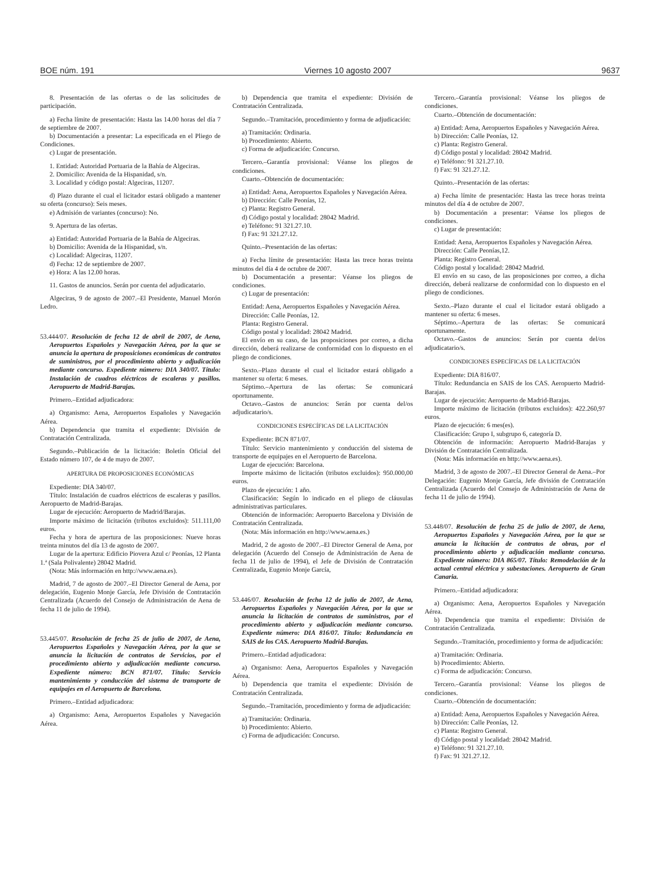BOE núm. 191 Viernes 10 agosto 2007 9637
8. Presentación de las ofertas o de las solicitudes de participación.
a) Fecha límite de presentación: Hasta las 14.00 horas del día 7 de septiembre de 2007.
b) Documentación a presentar: La especificada en el Pliego de Condiciones.
c) Lugar de presentación.
1. Entidad: Autoridad Portuaria de la Bahía de Algeciras.
2. Domicilio: Avenida de la Hispanidad, s/n.
3. Localidad y código postal: Algeciras, 11207.
d) Plazo durante el cual el licitador estará obligado a mantener su oferta (concurso): Seis meses.
e) Admisión de variantes (concurso): No.
9. Apertura de las ofertas.
a) Entidad: Autoridad Portuaria de la Bahía de Algeciras.
b) Domicilio: Avenida de la Hispanidad, s/n.
c) Localidad: Algeciras, 11207.
d) Fecha: 12 de septiembre de 2007.
e) Hora: A las 12.00 horas.
11. Gastos de anuncios. Serán por cuenta del adjudicatario.
Algeciras, 9 de agosto de 2007.–El Presidente, Manuel Morón Ledro.
53.444/07. Resolución de fecha 12 de abril de 2007, de Aena, Aeropuertos Españoles y Navegación Aérea, por la que se anuncia la apertura de proposiciones económicas de contratos de suministros, por el procedimiento abierto y adjudicación mediante concurso. Expediente número: DIA 340/07. Título: Instalación de cuadros eléctricos de escaleras y pasillos. Aeropuerto de Madrid-Barajas.
Primero.–Entidad adjudicadora:
a) Organismo: Aena, Aeropuertos Españoles y Navegación Aérea.
b) Dependencia que tramita el expediente: División de Contratación Centralizada.
Segundo.–Publicación de la licitación: Boletín Oficial del Estado número 107, de 4 de mayo de 2007.
APERTURA DE PROPOSICIONES ECONÓMICAS
Expediente: DIA 340/07.
Título: Instalación de cuadros eléctricos de escaleras y pasillos. Aeropuerto de Madrid-Barajas.
Lugar de ejecución: Aeropuerto de Madrid/Barajas.
Importe máximo de licitación (tributos excluidos): 511.111,00 euros.
Fecha y hora de apertura de las proposiciones: Nueve horas treinta minutos del día 13 de agosto de 2007.
Lugar de la apertura: Edificio Piovera Azul c/ Peonías, 12 Planta 1.ª (Sala Polivalente) 28042 Madrid.
(Nota: Más información en http://www.aena.es).
Madrid, 7 de agosto de 2007.–El Director General de Aena, por delegación, Eugenio Monje García, Jefe División de Contratación Centralizada (Acuerdo del Consejo de Administración de Aena de fecha 11 de julio de 1994).
53.445/07. Resolución de fecha 25 de julio de 2007, de Aena, Aeropuertos Españoles y Navegación Aérea, por la que se anuncia la licitación de contratos de Servicios, por el procedimiento abierto y adjudicación mediante concurso. Expediente número: BCN 871/07. Título: Servicio mantenimiento y conducción del sistema de transporte de equipajes en el Aeropuerto de Barcelona.
Primero.–Entidad adjudicadora:
a) Organismo: Aena, Aeropuertos Españoles y Navegación Aérea.
b) Dependencia que tramita el expediente: División de Contratación Centralizada.
Segundo.–Tramitación, procedimiento y forma de adjudicación:
a) Tramitación: Ordinaria.
b) Procedimiento: Abierto.
c) Forma de adjudicación: Concurso.
Tercero.–Garantía provisional: Véanse los pliegos de condiciones.
Cuarto.–Obtención de documentación:
a) Entidad: Aena, Aeropuertos Españoles y Navegación Aérea.
b) Dirección: Calle Peonías, 12.
c) Planta: Registro General.
d) Código postal y localidad: 28042 Madrid.
e) Teléfono: 91 321.27.10.
f) Fax: 91 321.27.12.
Quinto.–Presentación de las ofertas:
a) Fecha límite de presentación: Hasta las trece horas treinta minutos del día 4 de octubre de 2007.
b) Documentación a presentar: Véanse los pliegos de condiciones.
c) Lugar de presentación:
Entidad: Aena, Aeropuertos Españoles y Navegación Aérea.
Dirección: Calle Peonías, 12.
Planta: Registro General.
Código postal y localidad: 28042 Madrid.
El envío en su caso, de las proposiciones por correo, a dicha dirección, deberá realizarse de conformidad con lo dispuesto en el pliego de condiciones.
Sexto.–Plazo durante el cual el licitador estará obligado a mantener su oferta: 6 meses.
Séptimo.–Apertura de las ofertas: Se comunicará oportunamente.
Octavo.–Gastos de anuncios: Serán por cuenta del/os adjudicatario/s.
CONDICIONES ESPECÍFICAS DE LA LICITACIÓN
Expediente: BCN 871/07.
Título: Servicio mantenimiento y conducción del sistema de transporte de equipajes en el Aeropuerto de Barcelona.
Lugar de ejecución: Barcelona.
Importe máximo de licitación (tributos excluidos): 950.000,00 euros.
Plazo de ejecución: 1 año.
Clasificación: Según lo indicado en el pliego de cláusulas administrativas particulares.
Obtención de información: Aeropuerto Barcelona y División de Contratación Centralizada.
(Nota: Más información en http://www.aena.es.)
Madrid, 2 de agosto de 2007.–El Director General de Aena, por delegación (Acuerdo del Consejo de Administración de Aena de fecha 11 de julio de 1994), el Jefe de División de Contratación Centralizada, Eugenio Monje García,
53.446/07. Resolución de fecha 12 de julio de 2007, de Aena, Aeropuertos Españoles y Navegación Aérea, por la que se anuncia la licitación de contratos de suministros, por el procedimiento abierto y adjudicación mediante concurso. Expediente número: DIA 816/07. Título: Redundancia en SAIS de los CAS. Aeropuerto Madrid-Barajas.
Primero.–Entidad adjudicadora:
a) Organismo: Aena, Aeropuertos Españoles y Navegación Aérea.
b) Dependencia que tramita el expediente: División de Contratación Centralizada.
Segundo.–Tramitación, procedimiento y forma de adjudicación:
a) Tramitación: Ordinaria.
b) Procedimiento: Abierto.
c) Forma de adjudicación: Concurso.
Tercero.–Garantía provisional: Véanse los pliegos de condiciones.
Cuarto.–Obtención de documentación:
a) Entidad: Aena, Aeropuertos Españoles y Navegación Aérea.
b) Dirección: Calle Peonías, 12.
c) Planta: Registro General.
d) Código postal y localidad: 28042 Madrid.
e) Teléfono: 91 321.27.10.
f) Fax: 91 321.27.12.
Quinto.–Presentación de las ofertas:
a) Fecha límite de presentación: Hasta las trece horas treinta minutos del día 4 de octubre de 2007.
b) Documentación a presentar: Véanse los pliegos de condiciones.
c) Lugar de presentación:
Entidad: Aena, Aeropuertos Españoles y Navegación Aérea.
Dirección: Calle Peonías,12.
Planta: Registro General.
Código postal y localidad: 28042 Madrid.
El envío en su caso, de las proposiciones por correo, a dicha dirección, deberá realizarse de conformidad con lo dispuesto en el pliego de condiciones.
Sexto.–Plazo durante el cual el licitador estará obligado a mantener su oferta: 6 meses.
Séptimo.–Apertura de las ofertas: Se comunicará oportunamente.
Octavo.–Gastos de anuncios: Serán por cuenta del/os adjudicatario/s.
CONDICIONES ESPECÍFICAS DE LA LICITACIÓN
Expediente: DIA 816/07.
Título: Redundancia en SAIS de los CAS. Aeropuerto Madrid-Barajas.
Lugar de ejecución: Aeropuerto de Madrid-Barajas.
Importe máximo de licitación (tributos excluidos): 422.260,97 euros.
Plazo de ejecución: 6 mes(es).
Clasificación: Grupo I, subgrupo 6, categoría D.
Obtención de información: Aeropuerto Madrid-Barajas y División de Contratación Centralizada.
(Nota: Más información en http://www.aena.es).
Madrid, 3 de agosto de 2007.–El Director General de Aena.–Por Delegación: Eugenio Monje García, Jefe división de Contratación Centralizada (Acuerdo del Consejo de Administración de Aena de fecha 11 de julio de 1994).
53.448/07. Resolución de fecha 25 de julio de 2007, de Aena, Aeropuertos Españoles y Navegación Aérea, por la que se anuncia la licitación de contratos de obras, por el procedimiento abierto y adjudicación mediante concurso. Expediente número: DIA 865/07. Título: Remodelación de la actual central eléctrica y subestaciones. Aeropuerto de Gran Canaria.
Primero.–Entidad adjudicadora:
a) Organismo: Aena, Aeropuertos Españoles y Navegación Aérea.
b) Dependencia que tramita el expediente: División de Contratación Centralizada.
Segundo.–Tramitación, procedimiento y forma de adjudicación:
a) Tramitación: Ordinaria.
b) Procedimiento: Abierto.
c) Forma de adjudicación: Concurso.
Tercero.–Garantía provisional: Véanse los pliegos de condiciones.
Cuarto.–Obtención de documentación:
a) Entidad: Aena, Aeropuertos Españoles y Navegación Aérea.
b) Dirección: Calle Peonías, 12.
c) Planta: Registro General.
d) Código postal y localidad: 28042 Madrid.
e) Teléfono: 91 321.27.10.
f) Fax: 91 321.27.12.